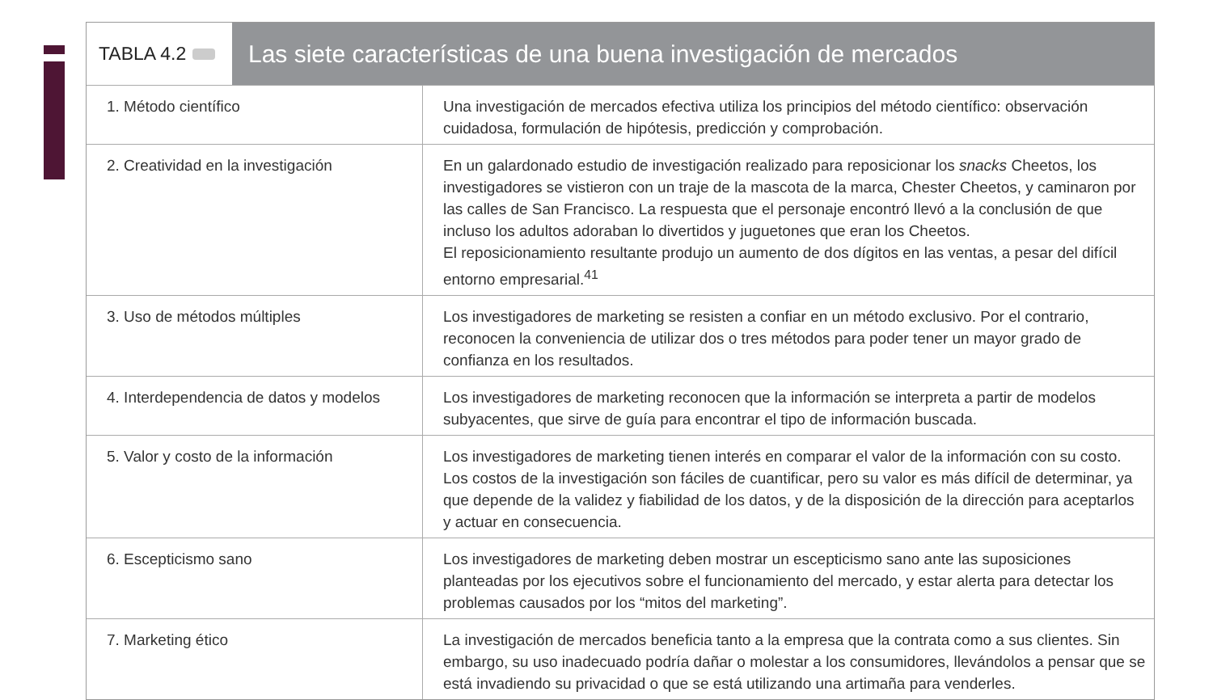TABLA 4.2
Las siete características de una buena investigación de mercados
| 1. Método científico | Una investigación de mercados efectiva utiliza los principios del método científico: observación cuidadosa, formulación de hipótesis, predicción y comprobación. |
| 2. Creatividad en la investigación | En un galardonado estudio de investigación realizado para reposicionar los snacks Cheetos, los investigadores se vistieron con un traje de la mascota de la marca, Chester Cheetos, y caminaron por las calles de San Francisco. La respuesta que el personaje encontró llevó a la conclusión de que incluso los adultos adoraban lo divertidos y juguetones que eran los Cheetos. El reposicionamiento resultante produjo un aumento de dos dígitos en las ventas, a pesar del difícil entorno empresarial.<sup>41</sup> |
| 3. Uso de métodos múltiples | Los investigadores de marketing se resisten a confiar en un método exclusivo. Por el contrario, reconocen la conveniencia de utilizar dos o tres métodos para poder tener un mayor grado de confianza en los resultados. |
| 4. Interdependencia de datos y modelos | Los investigadores de marketing reconocen que la información se interpreta a partir de modelos subyacentes, que sirve de guía para encontrar el tipo de información buscada. |
| 5. Valor y costo de la información | Los investigadores de marketing tienen interés en comparar el valor de la información con su costo. Los costos de la investigación son fáciles de cuantificar, pero su valor es más difícil de determinar, ya que depende de la validez y fiabilidad de los datos, y de la disposición de la dirección para aceptarlos y actuar en consecuencia. |
| 6. Escepticismo sano | Los investigadores de marketing deben mostrar un escepticismo sano ante las suposiciones planteadas por los ejecutivos sobre el funcionamiento del mercado, y estar alerta para detectar los problemas causados por los “mitos del marketing”. |
| 7. Marketing ético | La investigación de mercados beneficia tanto a la empresa que la contrata como a sus clientes. Sin embargo, su uso inadecuado podría dañar o molestar a los consumidores, llevándolos a pensar que se está invadiendo su privacidad o que se está utilizando una artimaña para venderles. |